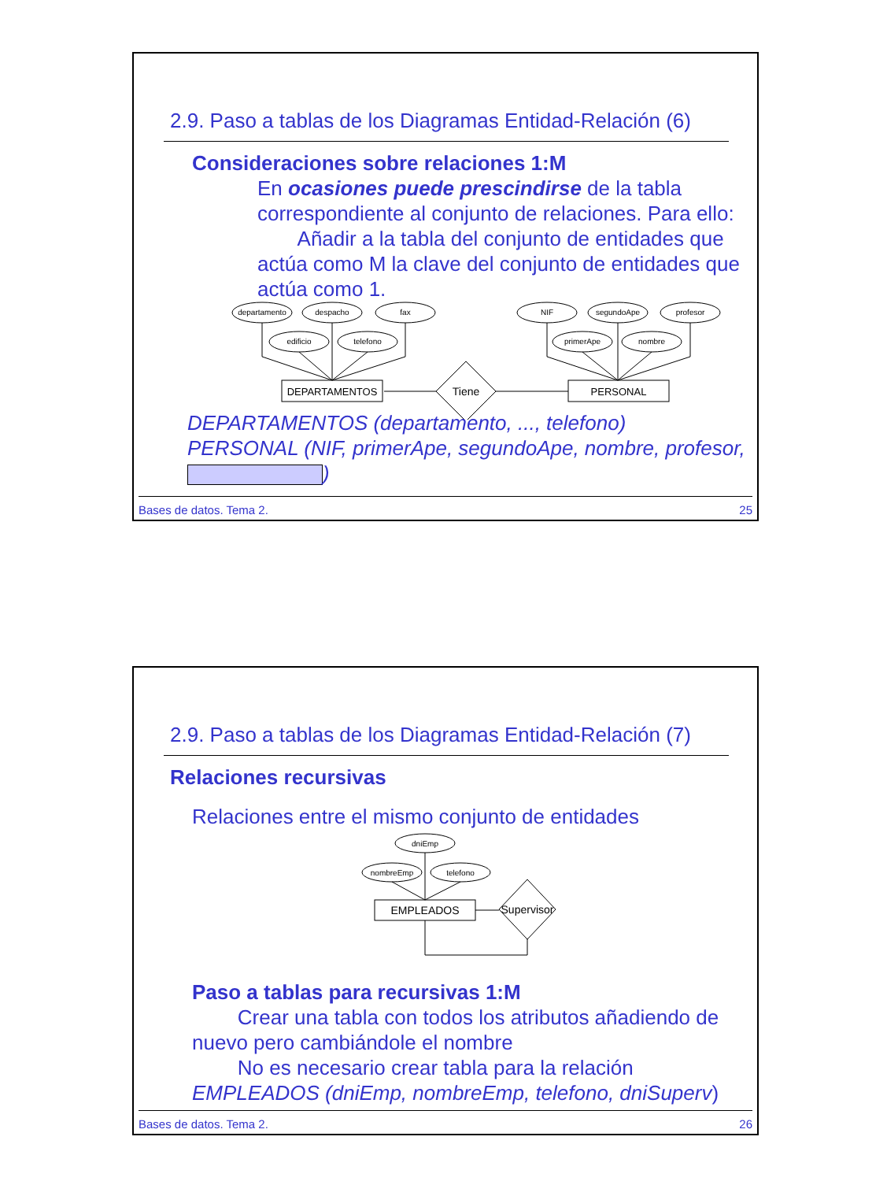2.9. Paso a tablas de los Diagramas Entidad-Relación (6)
Consideraciones sobre relaciones 1:M
En ocasiones puede prescindirse de la tabla correspondiente al conjunto de relaciones. Para ello:
Añadir a la tabla del conjunto de entidades que actúa como M la clave del conjunto de entidades que actúa como 1.
departamento
despacho
fax
edificio
telefono
NIF
segundoApe
profesor
primerApe
nombre
DEPARTAMENTOS
PERSONAL
Tiene
DEPARTAMENTOS (departamento, ..., telefono)
PERSONAL (NIF, primerApe, segundoApe, nombre, profesor, )
Bases de datos. Tema 2. 25
2.9. Paso a tablas de los Diagramas Entidad-Relación (7)
Relaciones recursivas
Relaciones entre el mismo conjunto de entidades
dniEmp
nombreEmp
telefono
EMPLEADOS
Supervisor
Paso a tablas para recursivas 1:M
Crear una tabla con todos los atributos añadiendo de nuevo pero cambiándole el nombre
No es necesario crear tabla para la relación
EMPLEADOS (dniEmp, nombreEmp, telefono, dniSuperv)
Bases de datos. Tema 2. 26